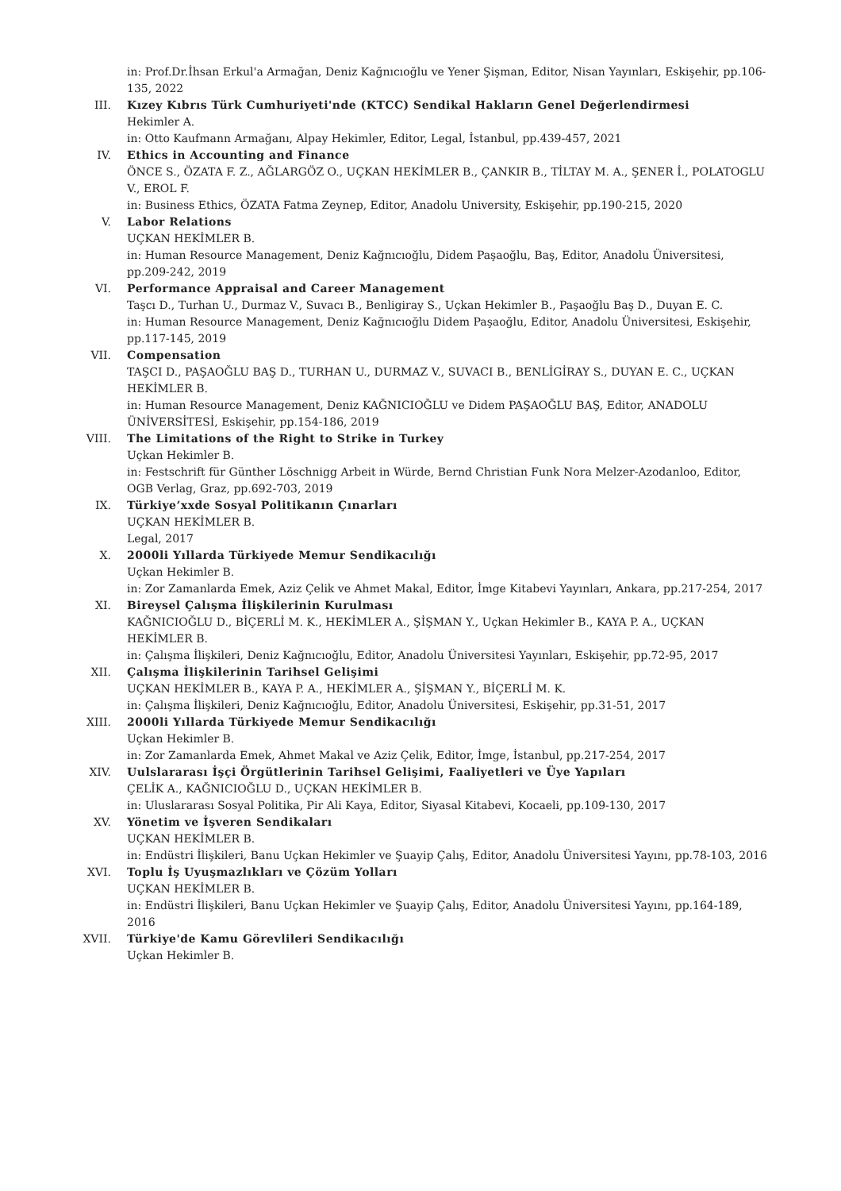in: Prof.Dr.İhsan Erkul'a Armağan, Deniz Kağnıcıoğlu ve Yener Şişman, Editor, Nisan Yayınları, Eskişehir, pp.106-135, 2022
III. Kızey Kıbrıs Türk Cumhuriyeti'nde (KTCC) Sendikal Hakların Genel Değerlendirmesi
Hekimler A.
in: Otto Kaufmann Armağanı, Alpay Hekimler, Editor, Legal, İstanbul, pp.439-457, 2021
IV. Ethics in Accounting and Finance
ÖNCE S., ÖZATA F. Z., AĞLARGÖZ O., UÇKAN HEKİMLER B., ÇANKIR B., TİLTAY M. A., ŞENER İ., POLATOGLU V., EROL F.
in: Business Ethics, ÖZATA Fatma Zeynep, Editor, Anadolu University, Eskişehir, pp.190-215, 2020
V. Labor Relations
UÇKAN HEKİMLER B.
in: Human Resource Management, Deniz Kağnıcıoğlu, Didem Paşaoğlu, Baş, Editor, Anadolu Üniversitesi, pp.209-242, 2019
VI. Performance Appraisal and Career Management
Taşcı D., Turhan U., Durmaz V., Suvacı B., Benligiray S., Uçkan Hekimler B., Paşaoğlu Baş D., Duyan E. C.
in: Human Resource Management, Deniz Kağnıcıoğlu Didem Paşaoğlu, Editor, Anadolu Üniversitesi, Eskişehir, pp.117-145, 2019
VII. Compensation
TAŞCI D., PAŞAOĞLU BAŞ D., TURHAN U., DURMAZ V., SUVACI B., BENLİGİRAY S., DUYAN E. C., UÇKAN HEKİMLER B.
in: Human Resource Management, Deniz KAĞNICIOĞLU ve Didem PAŞAOĞLU BAŞ, Editor, ANADOLU ÜNİVERSİTESİ, Eskişehir, pp.154-186, 2019
VIII. The Limitations of the Right to Strike in Turkey
Uçkan Hekimler B.
in: Festschrift für Günther Löschnigg Arbeit in Würde, Bernd Christian Funk Nora Melzer-Azodanloo, Editor, OGB Verlag, Graz, pp.692-703, 2019
IX. Türkiye’xxde Sosyal Politikanın Çınarları
UÇKAN HEKİMLER B.
Legal, 2017
X. 2000li Yıllarda Türkiyede Memur Sendikacılığı
Uçkan Hekimler B.
in: Zor Zamanlarda Emek, Aziz Çelik ve Ahmet Makal, Editor, İmge Kitabevi Yayınları, Ankara, pp.217-254, 2017
XI. Bireysel Çalışma İlişkilerinin Kurulması
KAĞNICIOĞLU D., BİÇERLİ M. K., HEKİMLER A., ŞİŞMAN Y., Uçkan Hekimler B., KAYA P. A., UÇKAN HEKİMLER B.
in: Çalışma İlişkileri, Deniz Kağnıcıoğlu, Editor, Anadolu Üniversitesi Yayınları, Eskişehir, pp.72-95, 2017
XII. Çalışma İlişkilerinin Tarihsel Gelişimi
UÇKAN HEKİMLER B., KAYA P. A., HEKİMLER A., ŞİŞMAN Y., BİÇERLİ M. K.
in: Çalışma İlişkileri, Deniz Kağnıcıoğlu, Editor, Anadolu Üniversitesi, Eskişehir, pp.31-51, 2017
XIII. 2000li Yıllarda Türkiyede Memur Sendikacılığı
Uçkan Hekimler B.
in: Zor Zamanlarda Emek, Ahmet Makal ve Aziz Çelik, Editor, İmge, İstanbul, pp.217-254, 2017
XIV. Uulslararası İşçi Örgütlerinin Tarihsel Gelişimi, Faaliyetleri ve Üye Yapıları
ÇELİK A., KAĞNICIOĞLU D., UÇKAN HEKİMLER B.
in: Uluslararası Sosyal Politika, Pir Ali Kaya, Editor, Siyasal Kitabevi, Kocaeli, pp.109-130, 2017
XV. Yönetim ve İşveren Sendikaları
UÇKAN HEKİMLER B.
in: Endüstri İlişkileri, Banu Uçkan Hekimler ve Şuayip Çalış, Editor, Anadolu Üniversitesi Yayını, pp.78-103, 2016
XVI. Toplu İş Uyuşmazlıkları ve Çözüm Yolları
UÇKAN HEKİMLER B.
in: Endüstri İlişkileri, Banu Uçkan Hekimler ve Şuayip Çalış, Editor, Anadolu Üniversitesi Yayını, pp.164-189, 2016
XVII. Türkiye'de Kamu Görevlileri Sendikacılığı
Uçkan Hekimler B.